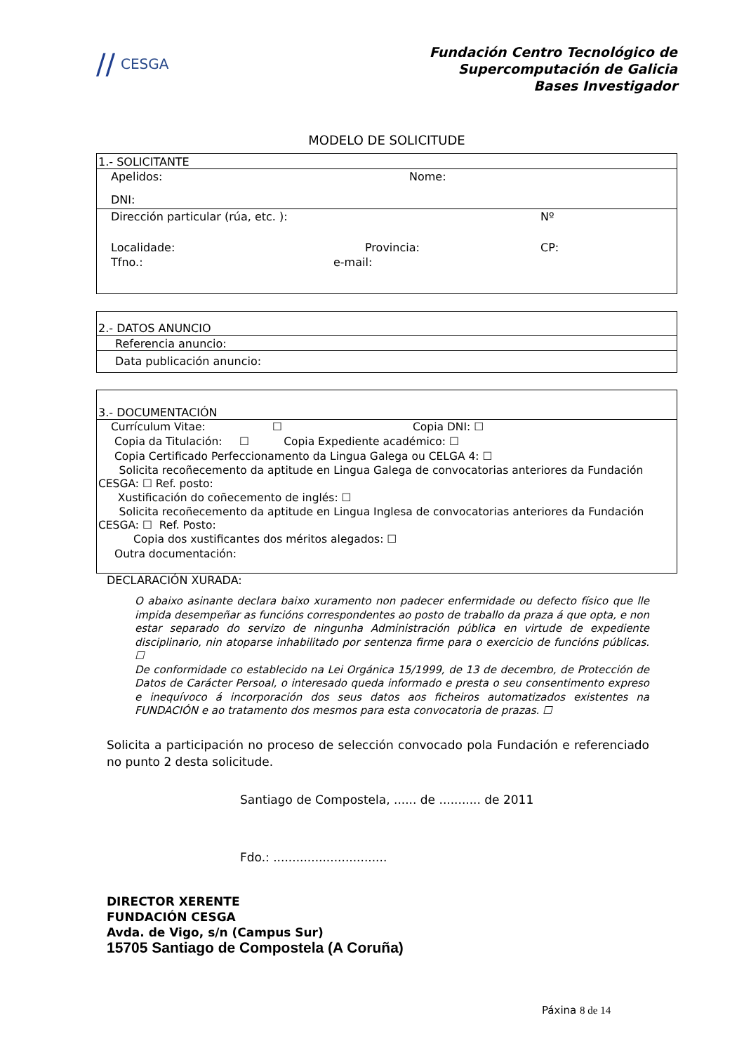// CESGA
Fundación Centro Tecnológico de
Supercomputación de Galicia
Bases Investigador
MODELO DE SOLICITUDE
1.- SOLICITANTE
Apelidos: Nome:
DNI:
Dirección particular (rúa, etc. ): Nº
Localidade: Provincia: CP:
Tfno.: e-mail:
2.- DATOS ANUNCIO
Referencia anuncio:
Data publicación anuncio:
3.- DOCUMENTACIÓN
Currículum Vitae: ☐ Copia DNI: ☐
Copia da Titulación: ☐ Copia Expediente académico: ☐
Copia Certificado Perfeccionamento da Lingua Galega ou CELGA 4: ☐
Solicita recoñecemento da aptitude en Lingua Galega de convocatorias anteriores da Fundación CESGA: ☐ Ref. posto:
Xustificación do coñecemento de inglés: ☐
Solicita recoñecemento da aptitude en Lingua Inglesa de convocatorias anteriores da Fundación CESGA: ☐ Ref. Posto:
Copia dos xustificantes dos méritos alegados: ☐
Outra documentación:
DECLARACIÓN XURADA:
O abaixo asinante declara baixo xuramento non padecer enfermidade ou defecto físico que lle impida desempeñar as funcións correspondentes ao posto de traballo da praza á que opta, e non estar separado do servizo de ningunha Administración pública en virtude de expediente disciplinario, nin atoparse inhabilitado por sentenza firme para o exercicio de funcións públicas. ☐
De conformidade co establecido na Lei Orgánica 15/1999, de 13 de decembro, de Protección de Datos de Carácter Persoal, o interesado queda informado e presta o seu consentimento expreso e inequívoco á incorporación dos seus datos aos ficheiros automatizados existentes na FUNDACIÓN e ao tratamento dos mesmos para esta convocatoria de prazas. ☐
Solicita a participación no proceso de selección convocado pola Fundación e referenciado no punto 2 desta solicitude.
Santiago de Compostela, ...... de ........... de 2011
Fdo.: ..............................
DIRECTOR XERENTE
FUNDACIÓN CESGA
Avda. de Vigo, s/n (Campus Sur)
15705 Santiago de Compostela (A Coruña)
Páxina 8 de 14